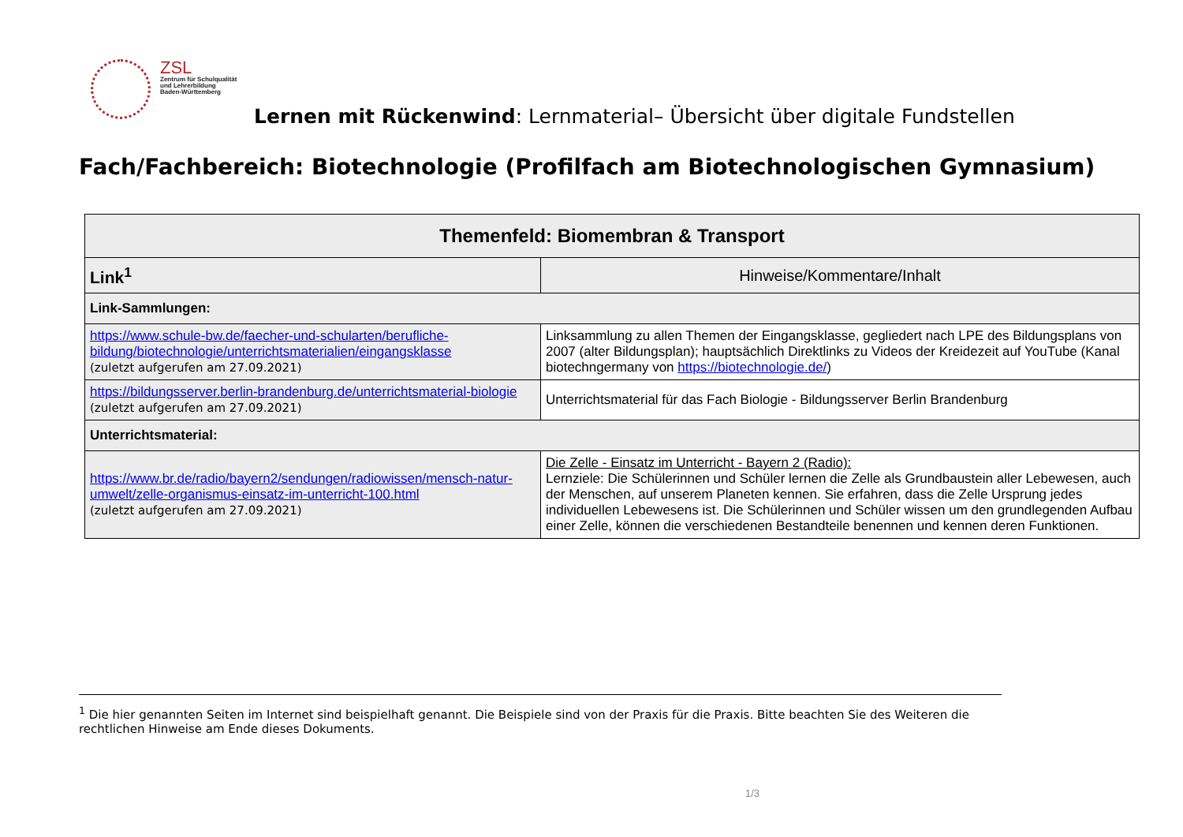ZSL
Zentrum für Schulqualität
und Lehrerbildung
Baden-Württemberg
Lernen mit Rückenwind: Lernmaterial– Übersicht über digitale Fundstellen
Fach/Fachbereich: Biotechnologie (Profilfach am Biotechnologischen Gymnasium)
| Themenfeld: Biomembran & Transport | |
| --- | --- |
| Link<sup>1</sup> | Hinweise/Kommentare/Inhalt |
| Link-Sammlungen: | |
| https://www.schule-bw.de/faecher-und-schularten/berufliche-bildung/biotechnologie/unterrichtsmaterialien/eingangsklasse (zuletzt aufgerufen am 27.09.2021) | Linksammlung zu allen Themen der Eingangsklasse, gegliedert nach LPE des Bildungsplans von 2007 (alter Bildungsplan); hauptsächlich Direktlinks zu Videos der Kreidezeit auf YouTube (Kanal biotechngermany von https://biotechnologie.de/ ) |
| https://bildungsserver.berlin-brandenburg.de/unterrichtsmaterial-biologie (zuletzt aufgerufen am 27.09.2021) | Unterrichtsmaterial für das Fach Biologie - Bildungsserver Berlin Brandenburg |
| Unterrichtsmaterial: | |
| https://www.br.de/radio/bayern2/sendungen/radiowissen/mensch-natur-umwelt/zelle-organismus-einsatz-im-unterricht-100.html (zuletzt aufgerufen am 27.09.2021) | Die Zelle - Einsatz im Unterricht - Bayern 2 (Radio): Lernziele: Die Schülerinnen und Schüler lernen die Zelle als Grundbaustein aller Lebewesen, auch der Menschen, auf unserem Planeten kennen. Sie erfahren, dass die Zelle Ursprung jedes individuellen Lebewesens ist. Die Schülerinnen und Schüler wissen um den grundlegenden Aufbau einer Zelle, können die verschiedenen Bestandteile benennen und kennen deren Funktionen. |
<sup>1</sup> Die hier genannten Seiten im Internet sind beispielhaft genannt. Die Beispiele sind von der Praxis für die Praxis. Bitte beachten Sie des Weiteren die rechtlichen Hinweise am Ende dieses Dokuments.
1/3